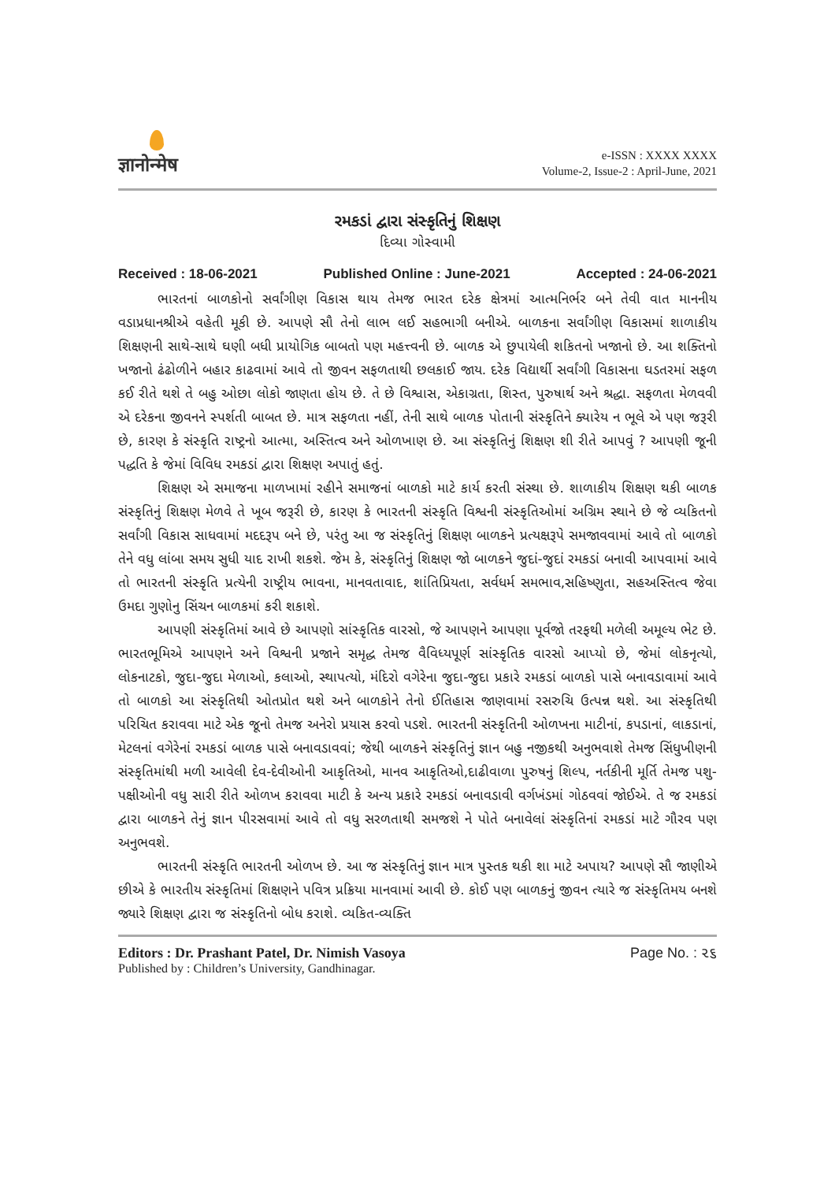ज्ञानोन्मेष
e-ISSN : XXXX XXXX
Volume-2, Issue-2 : April-June, 2021
રમકડાં દ્વારા સંસ્કૃતિનું શિક્ષણ
દિવ્યા ગોસ્વામી
Received : 18-06-2021 Published Online : June-2021 Accepted : 24-06-2021
ભારતનાં બાળકોનો સર્વાંગીણ વિકાસ થાય તેમજ ભારત દરેક ક્ષેત્રમાં આત્મનિર્ભર બને તેવી વાત માનનીય વડાપ્રધાનશ્રીએ વહેતી મૂકી છે. આપણે સૌ તેનો લાભ લઈ સહભાગી બનીએ. બાળકના સર્વાંગીણ વિકાસમાં શાળાકીય શિક્ષણની સાથે-સાથે ઘણી બધી પ્રાયોગિક બાબતો પણ મહત્ત્વની છે. બાળક એ છુપાયેલી શકિતનો ખજાનો છે. આ શક્તિનો ખજાનો ઢંઢોળીને બહાર કાઢવામાં આવે તો જીવન સફળતાથી છલકાઈ જાય. દરેક વિદ્યાર્થી સર્વાંગી વિકાસના ઘડતરમાં સફળ કઈ રીતે થશે તે બહુ ઓછા લોકો જાણતા હોય છે. તે છે વિશ્વાસ, એકાગ્રતા, શિસ્ત, પુરુષાર્થ અને શ્રદ્ધા. સફળતા મેળવવી એ દરેકના જીવનને સ્પર્શતી બાબત છે. માત્ર સફળતા નહીં, તેની સાથે બાળક પોતાની સંસ્કૃતિને ક્યારેય ન ભૂલે એ પણ જરૂરી છે, કારણ કે સંસ્કૃતિ રાષ્ટ્રનો આત્મા, અસ્તિત્વ અને ઓળખાણ છે. આ સંસ્કૃતિનું શિક્ષણ શી રીતે આપવું ? આપણી જૂની પદ્ધતિ કે જેમાં વિવિધ રમકડાં દ્વારા શિક્ષણ અપાતું હતું.
શિક્ષણ એ સમાજના માળખામાં રહીને સમાજનાં બાળકો માટે કાર્ય કરતી સંસ્થા છે. શાળાકીય શિક્ષણ થકી બાળક સંસ્કૃતિનું શિક્ષણ મેળવે તે ખૂબ જરૂરી છે, કારણ કે ભારતની સંસ્કૃતિ વિશ્વની સંસ્કૃતિઓમાં અગ્રિમ સ્થાને છે જે વ્યકિતનો સર્વાંગી વિકાસ સાધવામાં મદદરૂપ બને છે, પરંતુ આ જ સંસ્કૃતિનું શિક્ષણ બાળકને પ્રત્યક્ષરૂપે સમજાવવામાં આવે તો બાળકો તેને વધુ લાંબા સમય સુધી યાદ રાખી શકશે. જેમ કે, સંસ્કૃતિનું શિક્ષણ જો બાળકને જુદાં-જુદાં રમકડાં બનાવી આપવામાં આવે તો ભારતની સંસ્કૃતિ પ્રત્યેની રાષ્ટ્રીય ભાવના, માનવતાવાદ, શાંતિપ્રિયતા, સર્વધર્મ સમભાવ,સહિષ્ણુતા, સહઅસ્તિત્વ જેવા ઉમદા ગુણોનુ સિંચન બાળકમાં કરી શકાશે.
આપણી સંસ્કૃતિમાં આવે છે આપણો સાંસ્કૃતિક વારસો, જે આપણને આપણા પૂર્વજો તરફથી મળેલી અમૂલ્ય ભેટ છે. ભારતભૂમિએ આપણને અને વિશ્વની પ્રજાને સમૃદ્ધ તેમજ વૈવિધ્યપૂર્ણ સાંસ્કૃતિક વારસો આપ્યો છે, જેમાં લોકનૃત્યો, લોકનાટકો, જુદા-જુદા મેળાઓ, કલાઓ, સ્થાપત્યો, મંદિરો વગેરેના જુદા-જુદા પ્રકારે રમકડાં બાળકો પાસે બનાવડાવામાં આવે તો બાળકો આ સંસ્કૃતિથી ઓતપ્રોત થશે અને બાળકોને તેનો ઈતિહાસ જાણવામાં રસરુચિ ઉત્પન્ન થશે. આ સંસ્કૃતિથી પરિચિત કરાવવા માટે એક જૂનો તેમજ અનેરો પ્રયાસ કરવો પડશે. ભારતની સંસ્કૃતિની ઓળખના માટીનાં, કપડાનાં, લાકડાનાં, મેટલનાં વગેરેનાં રમકડાં બાળક પાસે બનાવડાવવાં; જેથી બાળકને સંસ્કૃતિનું જ્ઞાન બહુ નજીકથી અનુભવાશે તેમજ સિંધુખીણની સંસ્કૃતિમાંથી મળી આવેલી દેવ-દેવીઓની આકૃતિઓ, માનવ આકૃતિઓ,દાઢીવાળા પુરુષનું શિલ્પ, નર્તકીની મૂર્તિ તેમજ પશુ-પક્ષીઓની વધુ સારી રીતે ઓળખ કરાવવા માટી કે અન્ય પ્રકારે રમકડાં બનાવડાવી વર્ગખંડમાં ગોઠવવાં જોઈએ. તે જ રમકડાં દ્વારા બાળકને તેનું જ્ઞાન પીરસવામાં આવે તો વધુ સરળતાથી સમજશે ને પોતે બનાવેલાં સંસ્કૃતિનાં રમકડાં માટે ગૌરવ પણ અનુભવશે.
ભારતની સંસ્કૃતિ ભારતની ઓળખ છે. આ જ સંસ્કૃતિનું જ્ઞાન માત્ર પુસ્તક થકી શા માટે અપાય? આપણે સૌ જાણીએ છીએ કે ભારતીય સંસ્કૃતિમાં શિક્ષણને પવિત્ર પ્રક્રિયા માનવામાં આવી છે. કોઈ પણ બાળકનું જીવન ત્યારે જ સંસ્કૃતિમય બનશે જ્યારે શિક્ષણ દ્વારા જ સંસ્કૃતિનો બોધ કરાશે. વ્યકિત-વ્યક્તિ
Editors : Dr. Prashant Patel, Dr. Nimish Vasoya
Published by : Children’s University, Gandhinagar.
Page No. : ૨૬